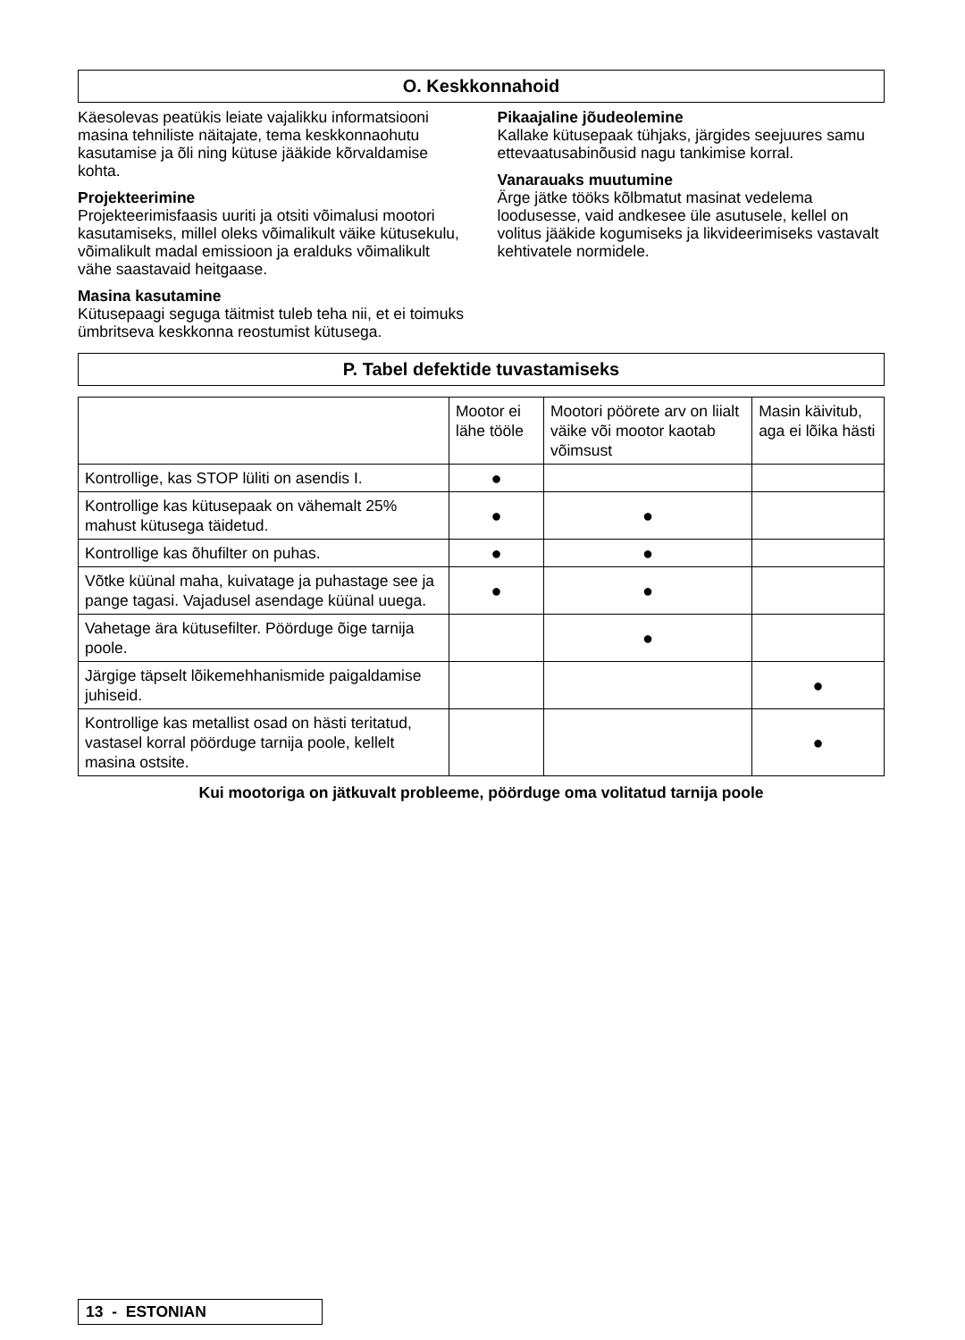O. Keskkonnahoid
Käesolevas peatükis leiate vajalikku informatsiooni masina tehniliste näitajate, tema keskkonnaohutu kasutamise ja õli ning kütuse jääkide kõrvaldamise kohta.
Projekteerimine
Projekteerimisfaasis uuriti ja otsiti võimalusi mootori kasutamiseks, millel oleks võimalikult väike kütusekulu, võimalikult madal emissioon ja eralduks võimalikult vähe saastavaid heitgaase.
Masina kasutamine
Kütusepaagi seguga täitmist tuleb teha nii, et ei toimuks ümbritseva keskkonna reostumist kütusega.
Pikaajaline jõudeolemine
Kallake kütusepaak tühjaks, järgides seejuures samu ettevaatusabinõusid nagu tankimise korral.
Vanarauaks muutumine
Ärge jätke tööks kõlbmatut masinat vedelema loodusesse, vaid andkesee üle asutusele, kellel on volitus jääkide kogumiseks ja likvideerimiseks vastavalt kehtivatele normidele.
P. Tabel defektide tuvastamiseks
| | Mootor ei lähe tööle | Mootori pöörete arv on liialt väike või mootor kaotab võimsust | Masin käivitub, aga ei lõika hästi |
| Kontrollige, kas STOP lüliti on asendis I. | ● | | |
| Kontrollige kas kütusepaak on vähemalt 25% mahust kütusega täidetud. | ● | ● | |
| Kontrollige kas õhufilter on puhas. | ● | ● | |
| Võtke küünal maha, kuivatage ja puhastage see ja pange tagasi. Vajadusel asendage küünal uuega. | ● | ● | |
| Vahetage ära kütusefilter. Pöörduge õige tarnija poole. | | ● | |
| Järgige täpselt lõikemehhanismide paigaldamise juhiseid. | | | ● |
| Kontrollige kas metallist osad on hästi teritatud, vastasel korral pöörduge tarnija poole, kellelt masina ostsite. | | | ● |
Kui mootoriga on jätkuvalt probleeme, pöörduge oma volitatud tarnija poole
13 - ESTONIAN